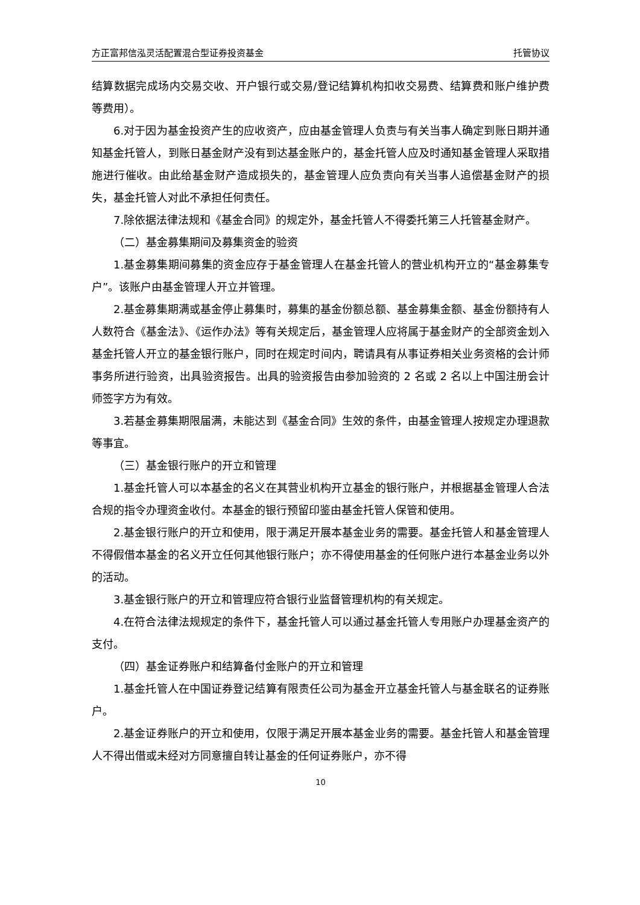方正富邦信泓灵活配置混合型证券投资基金 托管协议
结算数据完成场内交易交收、开户银行或交易/登记结算机构扣收交易费、结算费和账户维护费等费用）。
6.对于因为基金投资产生的应收资产，应由基金管理人负责与有关当事人确定到账日期并通知基金托管人，到账日基金财产没有到达基金账户的，基金托管人应及时通知基金管理人采取措施进行催收。由此给基金财产造成损失的，基金管理人应负责向有关当事人追偿基金财产的损失，基金托管人对此不承担任何责任。
7.除依据法律法规和《基金合同》的规定外，基金托管人不得委托第三人托管基金财产。
（二）基金募集期间及募集资金的验资
1.基金募集期间募集的资金应存于基金管理人在基金托管人的营业机构开立的“基金募集专户”。该账户由基金管理人开立并管理。
2.基金募集期满或基金停止募集时，募集的基金份额总额、基金募集金额、基金份额持有人人数符合《基金法》、《运作办法》等有关规定后，基金管理人应将属于基金财产的全部资金划入基金托管人开立的基金银行账户，同时在规定时间内，聘请具有从事证券相关业务资格的会计师事务所进行验资，出具验资报告。出具的验资报告由参加验资的 2 名或 2 名以上中国注册会计师签字方为有效。
3.若基金募集期限届满，未能达到《基金合同》生效的条件，由基金管理人按规定办理退款等事宜。
（三）基金银行账户的开立和管理
1.基金托管人可以本基金的名义在其营业机构开立基金的银行账户，并根据基金管理人合法合规的指令办理资金收付。本基金的银行预留印鉴由基金托管人保管和使用。
2.基金银行账户的开立和使用，限于满足开展本基金业务的需要。基金托管人和基金管理人不得假借本基金的名义开立任何其他银行账户；亦不得使用基金的任何账户进行本基金业务以外的活动。
3.基金银行账户的开立和管理应符合银行业监督管理机构的有关规定。
4.在符合法律法规规定的条件下，基金托管人可以通过基金托管人专用账户办理基金资产的支付。
（四）基金证券账户和结算备付金账户的开立和管理
1.基金托管人在中国证券登记结算有限责任公司为基金开立基金托管人与基金联名的证券账户。
2.基金证券账户的开立和使用，仅限于满足开展本基金业务的需要。基金托管人和基金管理人不得出借或未经对方同意擅自转让基金的任何证券账户，亦不得
10